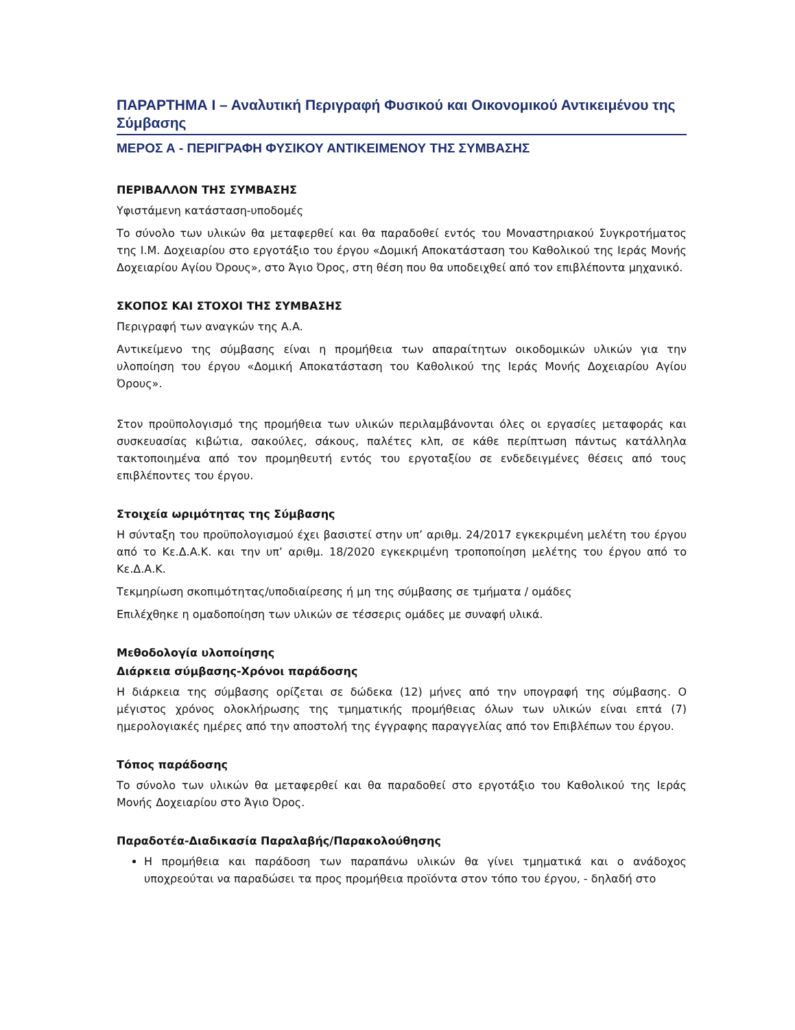ΠΑΡΑΡΤΗΜΑ Ι – Αναλυτική Περιγραφή Φυσικού και Οικονομικού Αντικειμένου της Σύμβασης
ΜΕΡΟΣ Α - ΠΕΡΙΓΡΑΦΗ ΦΥΣΙΚΟΥ ΑΝΤΙΚΕΙΜΕΝΟΥ ΤΗΣ ΣΥΜΒΑΣΗΣ
ΠΕΡΙΒΑΛΛΟΝ ΤΗΣ ΣΥΜΒΑΣΗΣ
Υφιστάμενη κατάσταση-υποδομές
Το σύνολο των υλικών θα μεταφερθεί και θα παραδοθεί εντός του Μοναστηριακού Συγκροτήματος της Ι.Μ. Δοχειαρίου στο εργοτάξιο του έργου «Δομική Αποκατάσταση του Καθολικού της Ιεράς Μονής Δοχειαρίου Αγίου Όρους», στο Άγιο Όρος, στη θέση που θα υποδειχθεί από τον επιβλέποντα μηχανικό.
ΣΚΟΠΟΣ ΚΑΙ ΣΤΟΧΟΙ ΤΗΣ ΣΥΜΒΑΣΗΣ
Περιγραφή των αναγκών της Α.Α.
Αντικείμενο της σύμβασης είναι η προμήθεια των απαραίτητων οικοδομικών υλικών για την υλοποίηση του έργου «Δομική Αποκατάσταση του Καθολικού της Ιεράς Μονής Δοχειαρίου Αγίου Όρους».
Στον προϋπολογισμό της προμήθεια των υλικών περιλαμβάνονται όλες οι εργασίες μεταφοράς και συσκευασίας κιβώτια, σακούλες, σάκους, παλέτες κλπ, σε κάθε περίπτωση πάντως κατάλληλα τακτοποιημένα από τον προμηθευτή εντός του εργοταξίου σε ενδεδειγμένες θέσεις από τους επιβλέποντες του έργου.
Στοιχεία ωριμότητας της Σύμβασης
Η σύνταξη του προϋπολογισμού έχει βασιστεί στην υπ’ αριθμ. 24/2017 εγκεκριμένη μελέτη του έργου από το Κε.Δ.Α.Κ. και την υπ’ αριθμ. 18/2020 εγκεκριμένη τροποποίηση μελέτης του έργου από το Κε.Δ.Α.Κ.
Τεκμηρίωση σκοπιμότητας/υποδιαίρεσης ή μη της σύμβασης σε τμήματα / ομάδες
Επιλέχθηκε η ομαδοποίηση των υλικών σε τέσσερις ομάδες με συναφή υλικά.
Μεθοδολογία υλοποίησης
Διάρκεια σύμβασης-Χρόνοι παράδοσης
Η διάρκεια της σύμβασης ορίζεται σε δώδεκα (12) μήνες από την υπογραφή της σύμβασης. Ο μέγιστος χρόνος ολοκλήρωσης της τμηματικής προμήθειας όλων των υλικών είναι επτά (7) ημερολογιακές ημέρες από την αποστολή της έγγραφης παραγγελίας από τον Επιβλέπων του έργου.
Τόπος παράδοσης
Το σύνολο των υλικών θα μεταφερθεί και θα παραδοθεί στο εργοτάξιο του Καθολικού της Ιεράς Μονής Δοχειαρίου στο Άγιο Όρος.
Παραδοτέα-Διαδικασία Παραλαβής/Παρακολούθησης
Η προμήθεια και παράδοση των παραπάνω υλικών θα γίνει τμηματικά και ο ανάδοχος υποχρεούται να παραδώσει τα προς προμήθεια προϊόντα στον τόπο του έργου, - δηλαδή στο